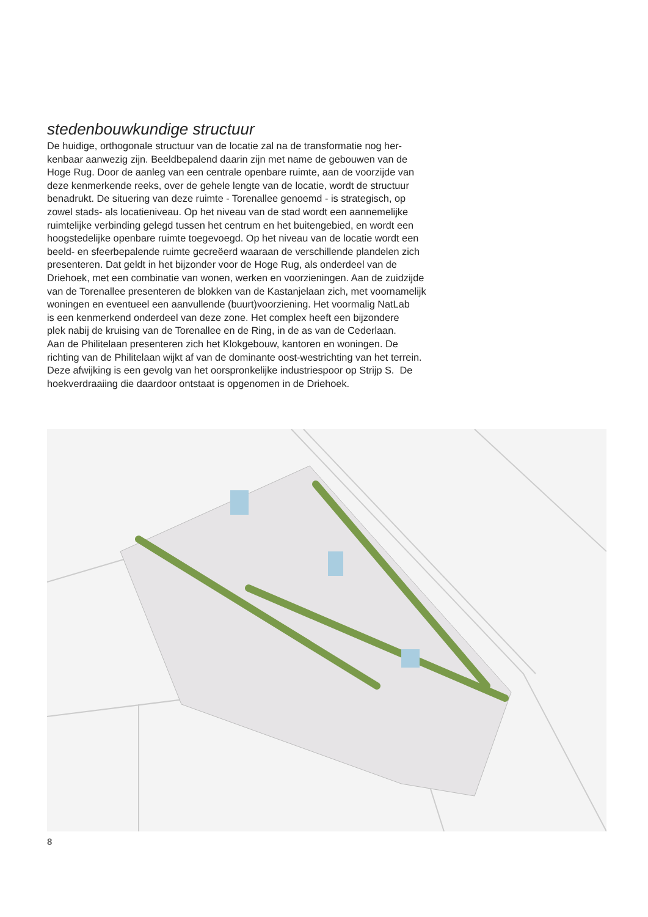stedenbouwkundige structuur
De huidige, orthogonale structuur van de locatie zal na de transformatie nog her-
kenbaar aanwezig zijn. Beeldbepalend daarin zijn met name de gebouwen van de
Hoge Rug. Door de aanleg van een centrale openbare ruimte, aan de voorzijde van
deze kenmerkende reeks, over de gehele lengte van de locatie, wordt de structuur
benadrukt. De situering van deze ruimte - Torenallee genoemd - is strategisch, op
zowel stads- als locatieniveau. Op het niveau van de stad wordt een aannemelijke
ruimtelijke verbinding gelegd tussen het centrum en het buitengebied, en wordt een
hoogstedelijke openbare ruimte toegevoegd. Op het niveau van de locatie wordt een
beeld- en sfeerbepalende ruimte gecreëerd waaraan de verschillende plandelen zich
presenteren. Dat geldt in het bijzonder voor de Hoge Rug, als onderdeel van de
Driehoek, met een combinatie van wonen, werken en voorzieningen. Aan de zuidzijde
van de Torenallee presenteren de blokken van de Kastanjelaan zich, met voornamelijk
woningen en eventueel een aanvullende (buurt)voorziening. Het voormalig NatLab
is een kenmerkend onderdeel van deze zone. Het complex heeft een bijzondere
plek nabij de kruising van de Torenallee en de Ring, in de as van de Cederlaan.
Aan de Philitelaan presenteren zich het Klokgebouw, kantoren en woningen. De
richting van de Philitelaan wijkt af van de dominante oost-westrichting van het terrein.
Deze afwijking is een gevolg van het oorspronkelijke industriespoor op Strijp S. De
hoekverdraaiing die daardoor ontstaat is opgenomen in de Driehoek.
8